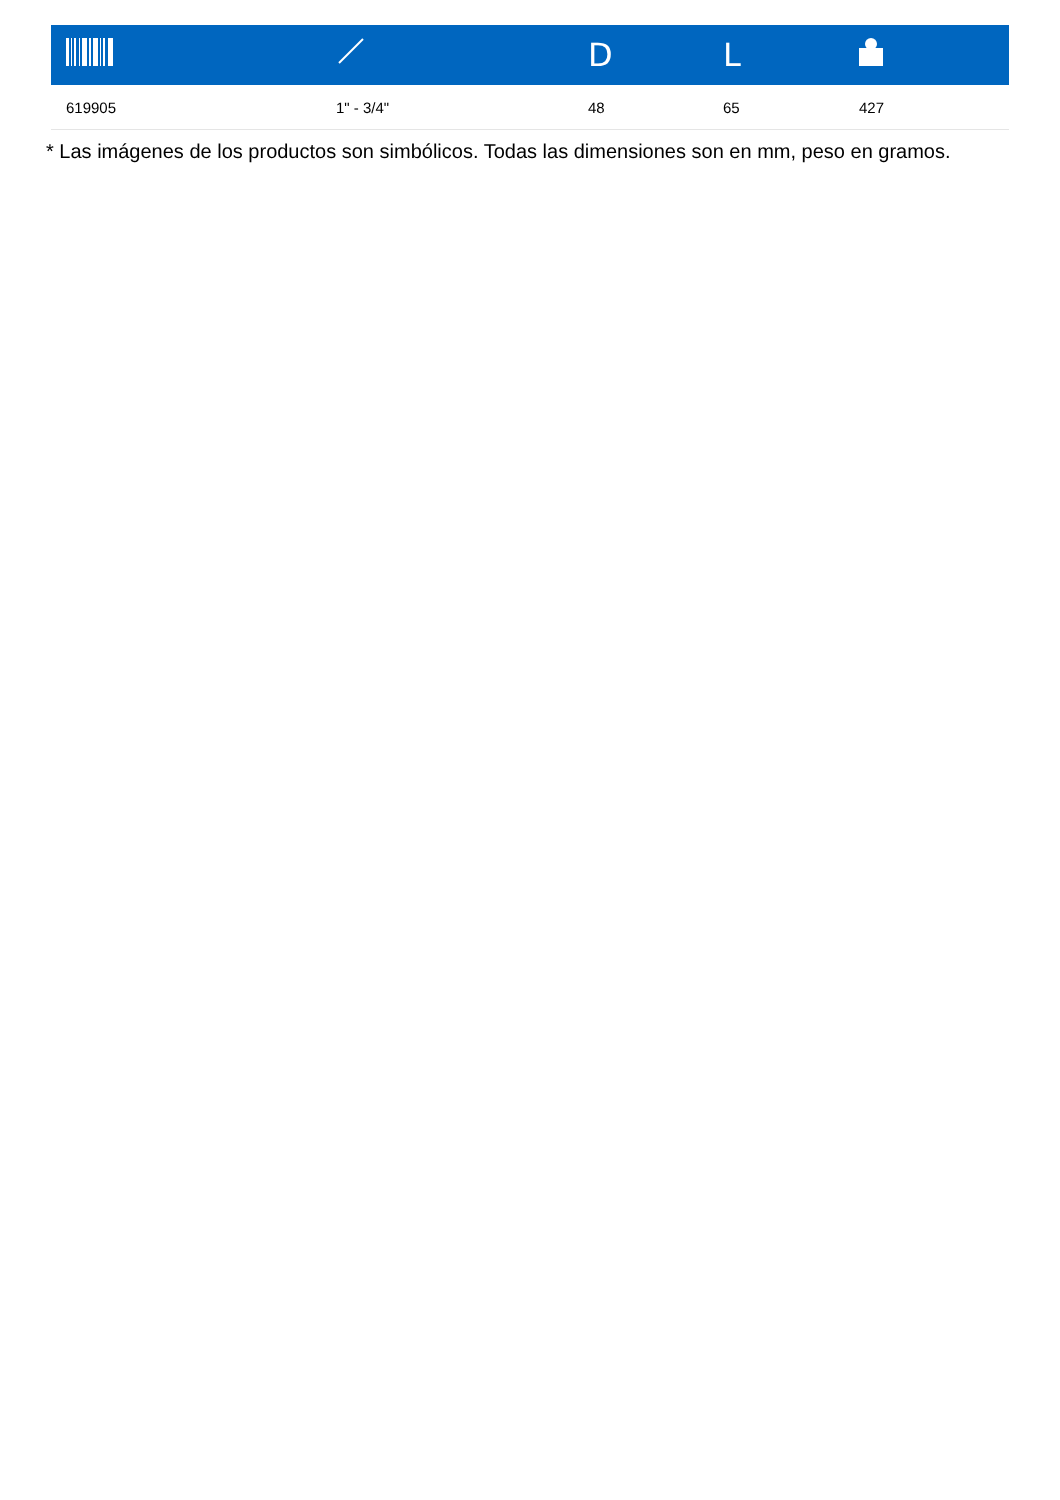| | | D | L | |
| --- | --- | --- | --- | --- |
| 619905 | 1" - 3/4" | 48 | 65 | 427 |
* Las imágenes de los productos son simbólicos. Todas las dimensiones son en mm, peso en gramos.